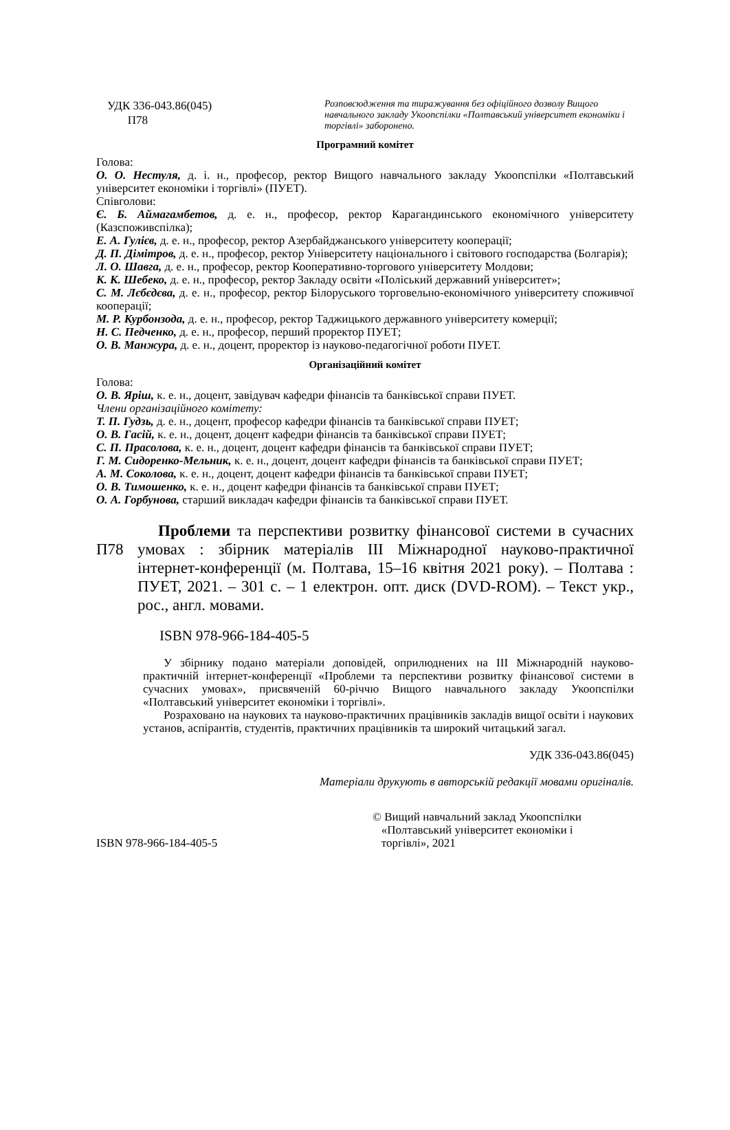УДК 336-043.86(045)
П78
Розповсюдження та тиражування без офіційного дозволу Вищого навчального закладу Укоопспілки «Полтавський університет економіки і торгівлі» заборонено.
Програмний комітет
Голова:
О. О. Нестуля, д. і. н., професор, ректор Вищого навчального закладу Укоопспілки «Полтавський університет економіки і торгівлі» (ПУЕТ).
Співголови:
Є. Б. Аймагамбетов, д. е. н., професор, ректор Карагандинського економічного університету (Казспоживспілка);
Е. А. Гулієв, д. е. н., професор, ректор Азербайджанського університету кооперації;
Д. П. Дімітров, д. е. н., професор, ректор Університету національного і світового господарства (Болгарія);
Л. О. Шавга, д. е. н., професор, ректор Кооперативно-торгового університету Молдови;
К. К. Шебеко, д. е. н., професор, ректор Закладу освіти «Поліський державний університет»;
С. М. Лєбєдєва, д. е. н., професор, ректор Білоруського торговельно-економічного університету споживчої кооперації;
М. Р. Курбонзода, д. е. н., професор, ректор Таджицького державного університету комерції;
Н. С. Педченко, д. е. н., професор, перший проректор ПУЕТ;
О. В. Манжура, д. е. н., доцент, проректор із науково-педагогічної роботи ПУЕТ.
Організаційний комітет
Голова:
О. В. Яріш, к. е. н., доцент, завідувач кафедри фінансів та банківської справи ПУЕТ.
Члени організаційного комітету:
Т. П. Гудзь, д. е. н., доцент, професор кафедри фінансів та банківської справи ПУЕТ;
О. В. Гасій, к. е. н., доцент, доцент кафедри фінансів та банківської справи ПУЕТ;
С. П. Прасолова, к. е. н., доцент, доцент кафедри фінансів та банківської справи ПУЕТ;
Г. М. Сидоренко-Мельник, к. е. н., доцент, доцент кафедри фінансів та банківської справи ПУЕТ;
А. М. Соколова, к. е. н., доцент, доцент кафедри фінансів та банківської справи ПУЕТ;
О. В. Тимошенко, к. е. н., доцент кафедри фінансів та банківської справи ПУЕТ;
О. А. Горбунова, старший викладач кафедри фінансів та банківської справи ПУЕТ.
П78
Проблеми та перспективи розвитку фінансової системи в сучасних умовах : збірник матеріалів ІІІ Міжнародної науково-практичної інтернет-конференції (м. Полтава, 15–16 квітня 2021 року). – Полтава : ПУЕТ, 2021. – 301 с. – 1 електрон. опт. диск (DVD-ROM). – Текст укр., рос., англ. мовами.
ISBN 978-966-184-405-5
У збірнику подано матеріали доповідей, оприлюднених на ІІІ Міжнародній науково-практичній інтернет-конференції «Проблеми та перспективи розвитку фінансової системи в сучасних умовах», присвяченій 60-річчю Вищого навчального закладу Укоопспілки «Полтавський університет економіки і торгівлі».
Розраховано на наукових та науково-практичних працівників закладів вищої освіти і наукових установ, аспірантів, студентів, практичних працівників та широкий читацький загал.
УДК 336-043.86(045)
Матеріали друкують в авторській редакції мовами оригіналів.
ISBN 978-966-184-405-5
© Вищий навчальний заклад Укоопспілки
«Полтавський університет економіки і
торгівлі», 2021